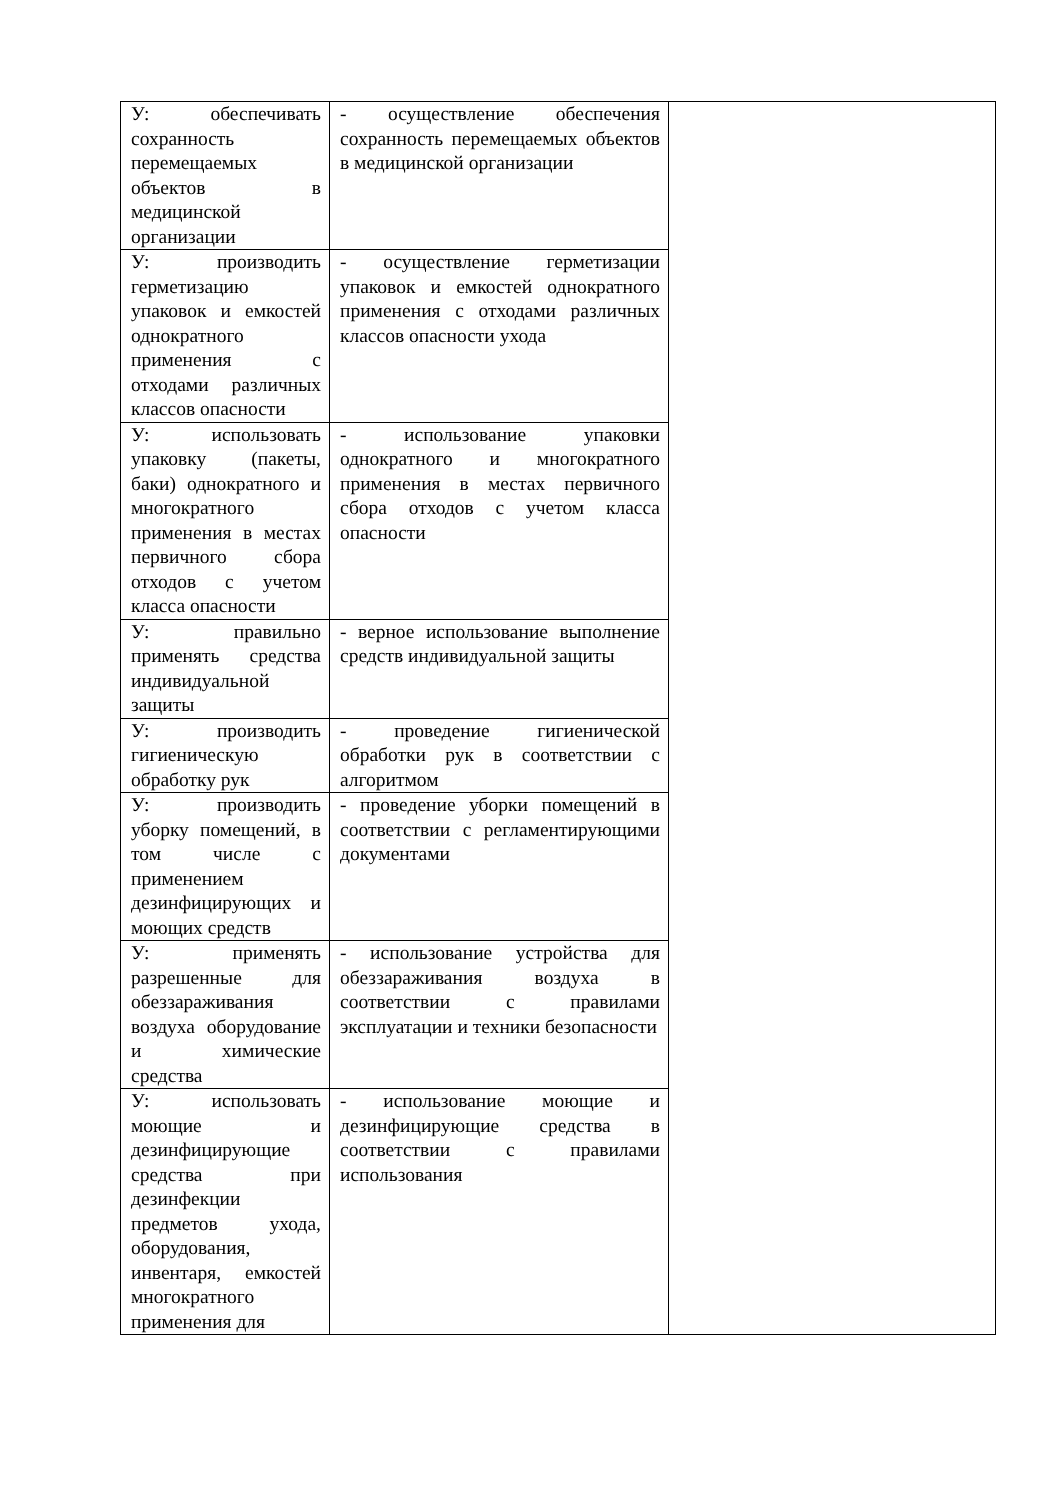| У: обеспечивать сохранность перемещаемых объектов в медицинской организации | - осуществление обеспечения сохранность перемещаемых объектов в медицинской организации | |
| У: производить герметизацию упаковок и емкостей однократного применения с отходами различных классов опасности | - осуществление герметизации упаковок и емкостей однократного применения с отходами различных классов опасности ухода | |
| У: использовать упаковку (пакеты, баки) однократного и многократного применения в местах первичного сбора отходов с учетом класса опасности | - использование упаковки однократного и многократного применения в местах первичного сбора отходов с учетом класса опасности | |
| У: правильно применять средства индивидуальной защиты | - верное использование выполнение средств индивидуальной защиты | |
| У: производить гигиеническую обработку рук | - проведение гигиенической обработки рук в соответствии с алгоритмом | |
| У: производить уборку помещений, в том числе с применением дезинфицирующих и моющих средств | - проведение уборки помещений в соответствии с регламентирующими документами | |
| У: применять разрешенные для обеззараживания воздуха оборудование и химические средства | - использование устройства для обеззараживания воздуха в соответствии с правилами эксплуатации и техники безопасности | |
| У: использовать моющие и дезинфицирующие средства при дезинфекции предметов ухода, оборудования, инвентаря, емкостей многократного применения для | - использование моющие и дезинфицирующие средства в соответствии с правилами использования | |